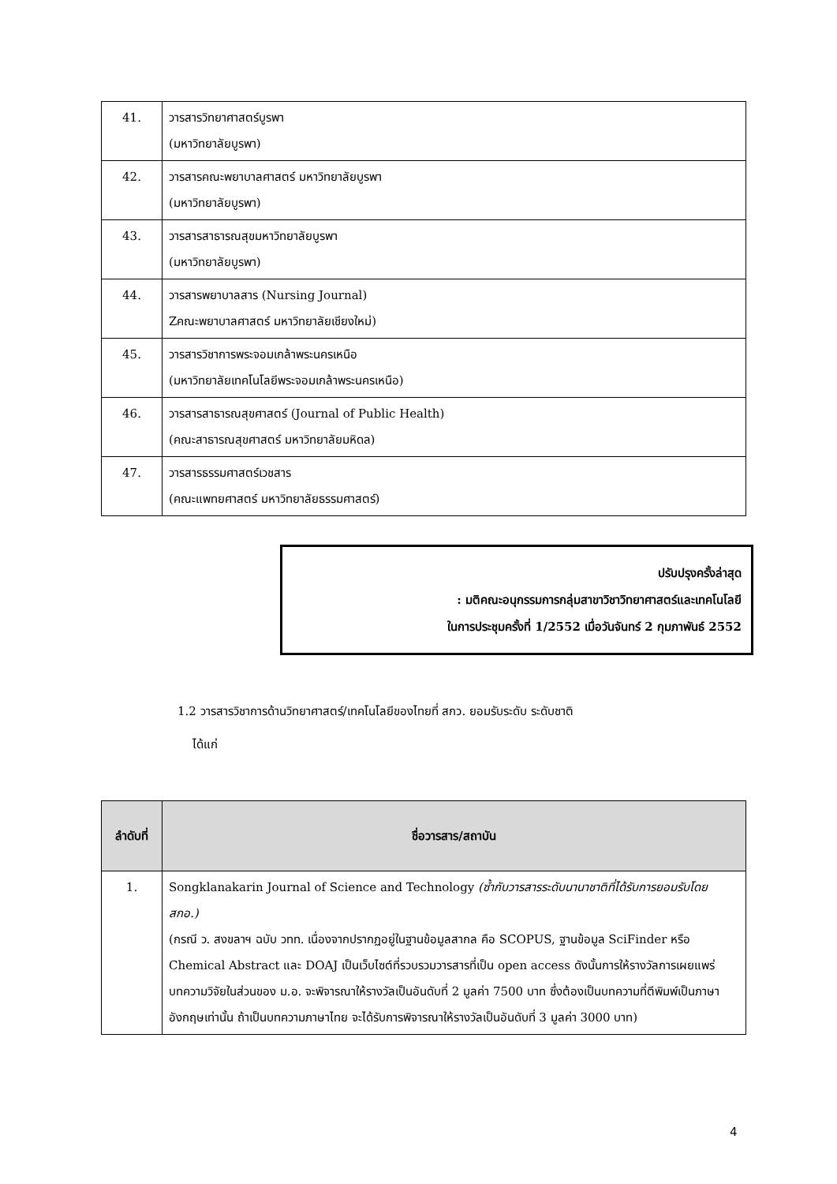| 41. | วารสารวิทยาศาสตร์บูรพา (มหาวิทยาลัยบูรพา) |
| 42. | วารสารคณะพยาบาลศาสตร์ มหาวิทยาลัยบูรพา (มหาวิทยาลัยบูรพา) |
| 43. | วารสารสาธารณสุขมหาวิทยาลัยบูรพา (มหาวิทยาลัยบูรพา) |
| 44. | วารสารพยาบาลสาร (Nursing Journal) Zคณะพยาบาลศาสตร์ มหาวิทยาลัยเชียงใหม่) |
| 45. | วารสารวิชาการพระจอมเกล้าพระนครเหนือ (มหาวิทยาลัยเทคโนโลยีพระจอมเกล้าพระนครเหนือ) |
| 46. | วารสารสาธารณสุขศาสตร์ (Journal of Public Health) (คณะสาธารณสุขศาสตร์ มหาวิทยาลัยมหิดล) |
| 47. | วารสารธรรมศาสตร์เวชสาร (คณะแพทยศาสตร์ มหาวิทยาลัยธรรมศาสตร์) |
ปรับปรุงครั้งล่าสุด
: มติคณะอนุกรรมการกลุ่มสาขาวิชาวิทยาศาสตร์และเทคโนโลยี
ในการประชุมครั้งที่ 1/2552 เมื่อวันจันทร์ 2 กุมภาพันธ์ 2552
1.2 วารสารวิชาการด้านวิทยาศาสตร์/เทคโนโลยีของไทยที่ สกว. ยอมรับระดับ ระดับชาติ
ได้แก่
| ลำดับที่ | ชื่อวารสาร/สถาบัน |
| --- | --- |
| 1. | Songklanakarin Journal of Science and Technology (ซ้ำกับวารสารระดับนานาชาติที่ได้รับการยอมรับโดย สกอ.) (กรณี ว. สงขลาฯ ฉบับ วทท. เนื่องจากปรากฏอยู่ในฐานข้อมูลสากล คือ SCOPUS, ฐานข้อมูล SciFinder หรือ Chemical Abstract และ DOAJ เป็นเว็บไซต์ที่รวบรวมวารสารที่เป็น open access ดังนั้นการให้รางวัลการเผยแพร่บทความวิจัยในส่วนของ ม.อ. จะพิจารณาให้รางวัลเป็นอันดับที่ 2 มูลค่า 7500 บาท ซึ่งต้องเป็นบทความที่ตีพิมพ์เป็นภาษาอังกฤษเท่านั้น ถ้าเป็นบทความภาษาไทย จะได้รับการพิจารณาให้รางวัลเป็นอันดับที่ 3 มูลค่า 3000 บาท) |
4